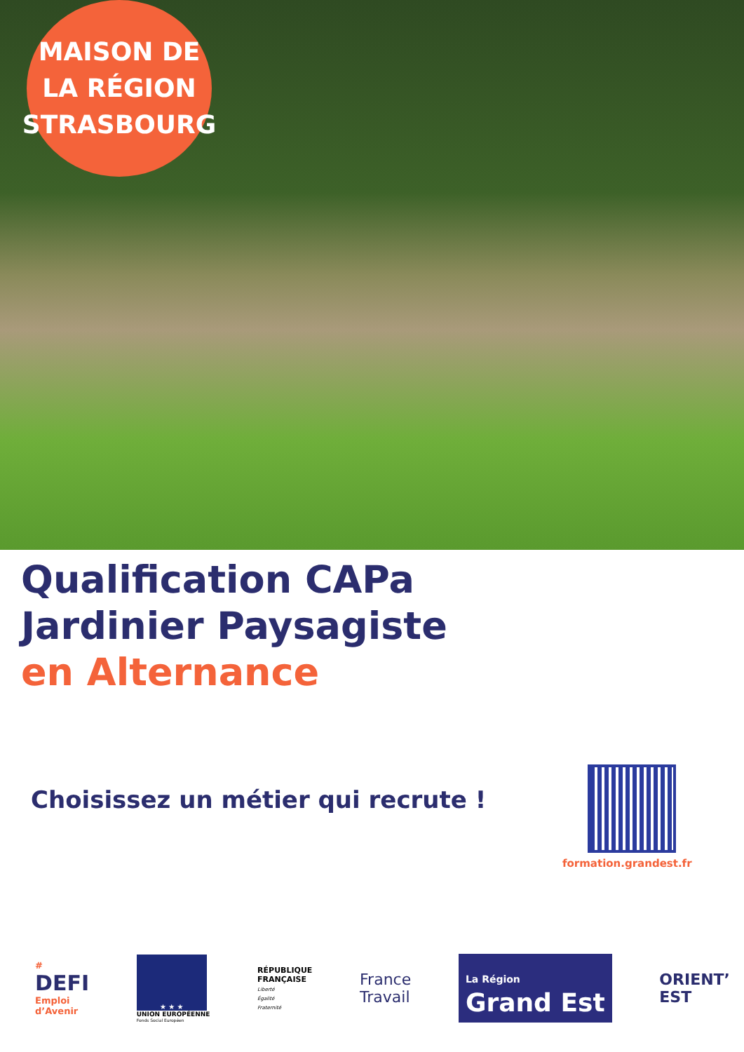MAISON DE
LA RÉGION
STRASBOURG
Qualification CAPa
Jardinier Paysagiste
en Alternance
Choisissez un métier qui recrute !
formation.grandest.fr
#
DEFI
Emploi
d’Avenir
★ ★ ★
UNION EUROPÉENNE
Fonds Social Européen
RÉPUBLIQUE
FRANÇAISE
Liberté
Égalité
Fraternité
France
Travail
La Région
Grand Est
ORIENT’
EST